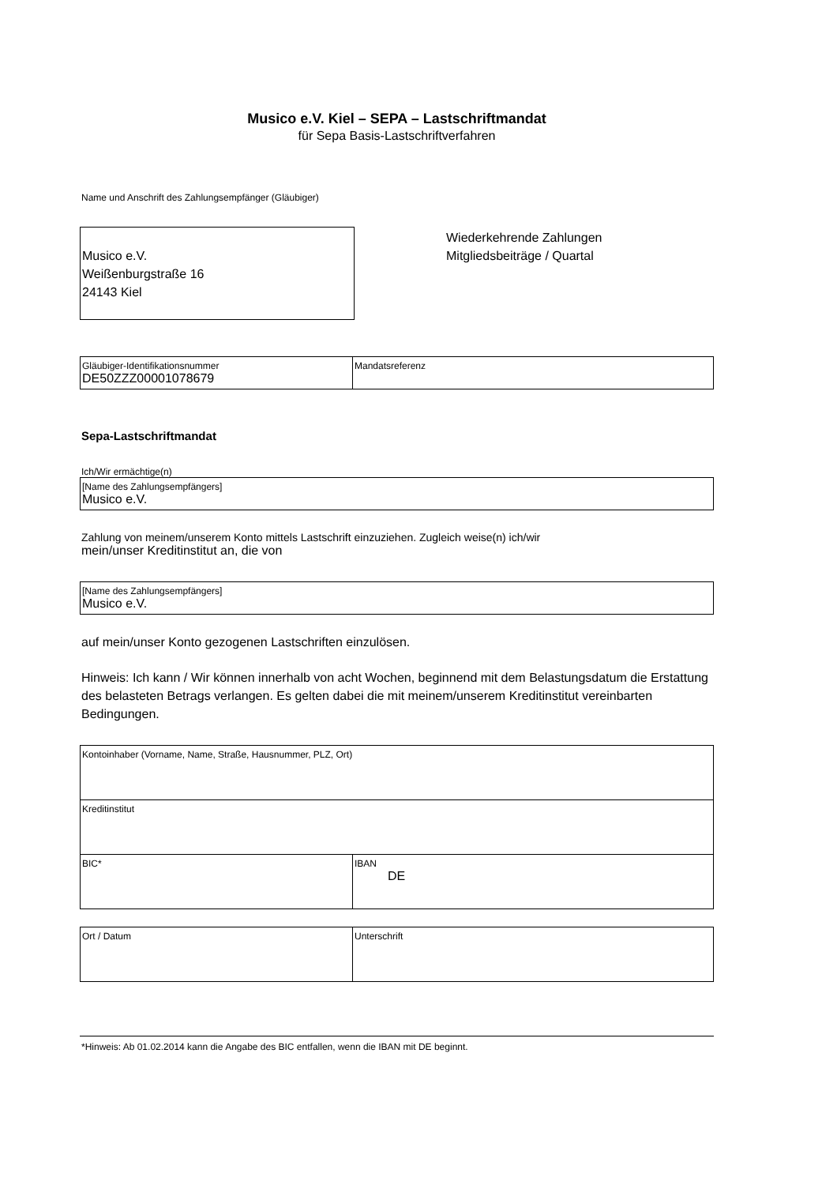Musico e.V. Kiel – SEPA – Lastschriftmandat
für Sepa Basis-Lastschriftverfahren
Name und Anschrift des Zahlungsempfänger (Gläubiger)
Musico e.V.
Weißenburgstraße 16
24143 Kiel
Wiederkehrende Zahlungen
Mitgliedsbeiträge / Quartal
| Gläubiger-Identifikationsnummer DE50ZZZ00001078679 | Mandatsreferenz |
Sepa-Lastschriftmandat
Ich/Wir ermächtige(n)
| [Name des Zahlungsempfängers] Musico e.V. |
Zahlung von meinem/unserem Konto mittels Lastschrift einzuziehen. Zugleich weise(n) ich/wir
mein/unser Kreditinstitut an, die von
| [Name des Zahlungsempfängers] Musico e.V. |
auf mein/unser Konto gezogenen Lastschriften einzulösen.
Hinweis: Ich kann / Wir können innerhalb von acht Wochen, beginnend mit dem Belastungsdatum die Erstattung des belasteten Betrags verlangen. Es gelten dabei die mit meinem/unserem Kreditinstitut vereinbarten Bedingungen.
| Kontoinhaber (Vorname, Name, Straße, Hausnummer, PLZ, Ort) | |
| Kreditinstitut | |
| BIC* | IBAN DE |
| Ort / Datum | Unterschrift |
*Hinweis: Ab 01.02.2014 kann die Angabe des BIC entfallen, wenn die IBAN mit DE beginnt.